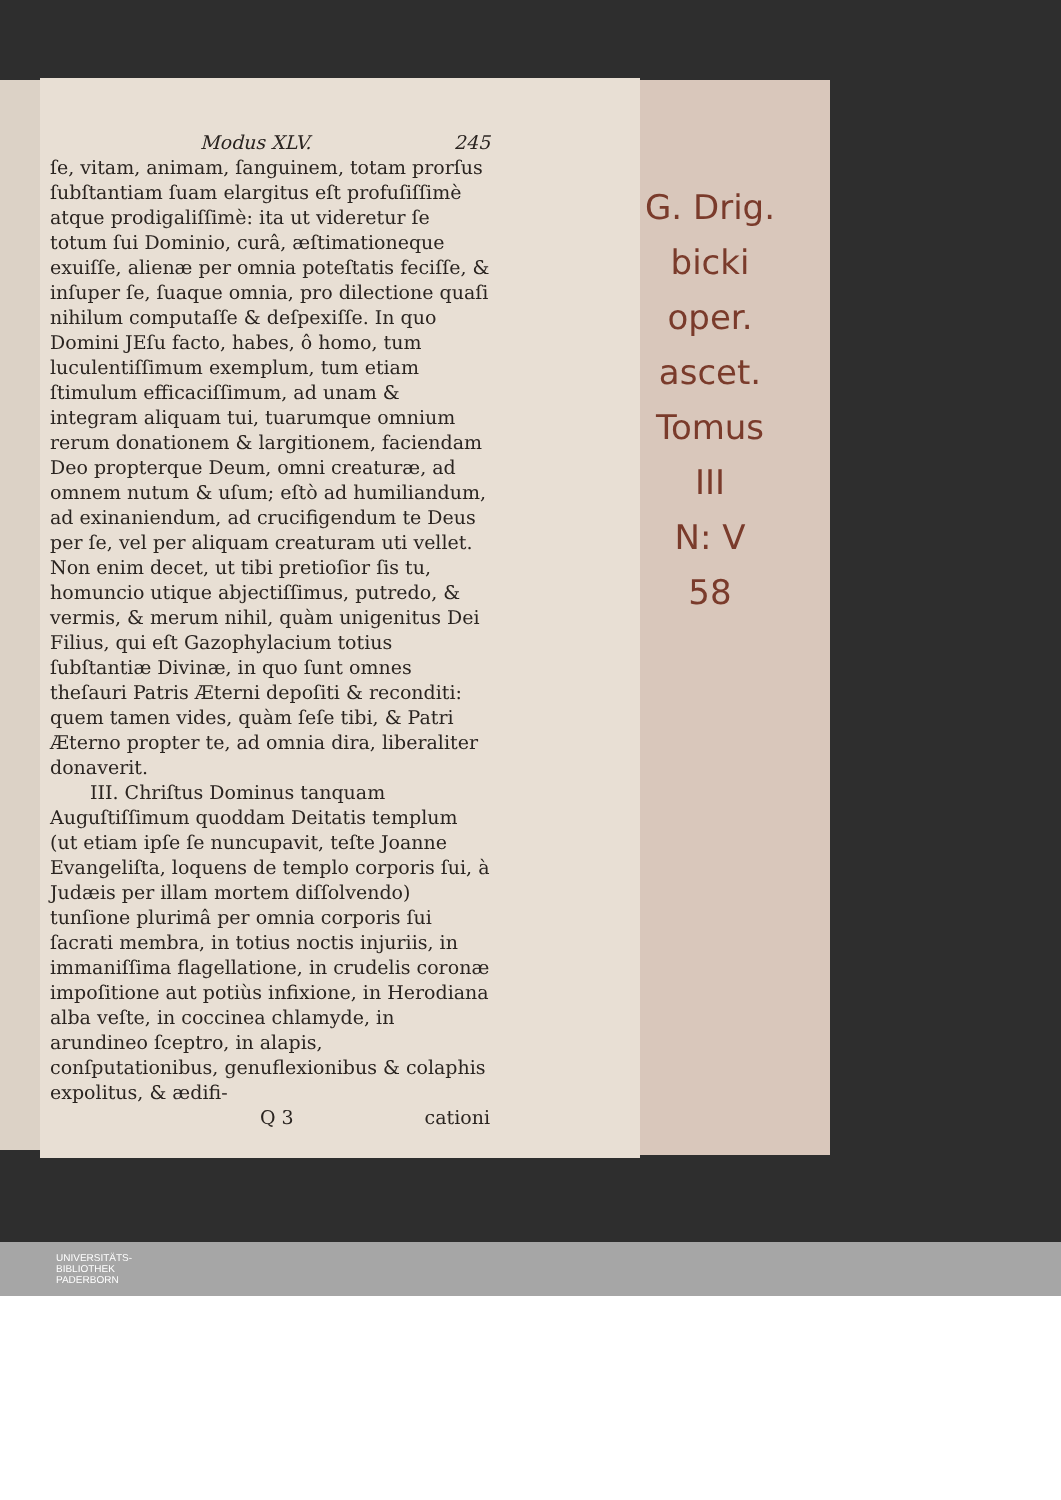Modus XLV. 245
ſe, vitam, animam, ſanguinem, totam prorſus ſubſtantiam ſuam elargitus eſt profuſiſſimè atque prodigaliſſimè: ita ut videretur ſe totum ſui Dominio, curâ, æſtimationeque exuiſſe, alienæ per omnia poteſtatis feciſſe, & inſuper ſe, ſuaque omnia, pro dilectione quaſi nihilum computaſſe & deſpexiſſe. In quo Domini JEſu facto, habes, ô homo, tum luculentiſſimum exemplum, tum etiam ſtimulum efficaciſſimum, ad unam & integram aliquam tui, tuarumque omnium rerum donationem & largitionem, faciendam Deo propterque Deum, omni creaturæ, ad omnem nutum & uſum; eſtò ad humiliandum, ad exinaniendum, ad crucifigendum te Deus per ſe, vel per aliquam creaturam uti vellet. Non enim decet, ut tibi pretioſior ſis tu, homuncio utique abjectiſſimus, putredo, & vermis, & merum nihil, quàm unigenitus Dei Filius, qui eſt Gazophylacium totius ſubſtantiæ Divinæ, in quo ſunt omnes theſauri Patris Æterni depoſiti & reconditi: quem tamen vides, quàm ſeſe tibi, & Patri Æterno propter te, ad omnia dira, liberaliter donaverit.
III. Chriſtus Dominus tanquam Auguſtiſſimum quoddam Deitatis templum (ut etiam ipſe ſe nuncupavit, teſte Joanne Evangeliſta, loquens de templo corporis ſui, à Judæis per illam mortem diſſolvendo) tunſione plurimâ per omnia corporis ſui ſacrati membra, in totius noctis injuriis, in immaniſſima flagellatione, in crudelis coronæ impoſitione aut potiùs infixione, in Herodiana alba veſte, in coccinea chlamyde, in arundineo ſceptro, in alapis, conſputationibus, genuflexionibus & colaphis expolitus, & ædifi-
Q 3 cationi
G. Drig.
bicki
oper. ascet.
Tomus III
N: V
58
UNIVERSITÄTS-
BIBLIOTHEK
PADERBORN